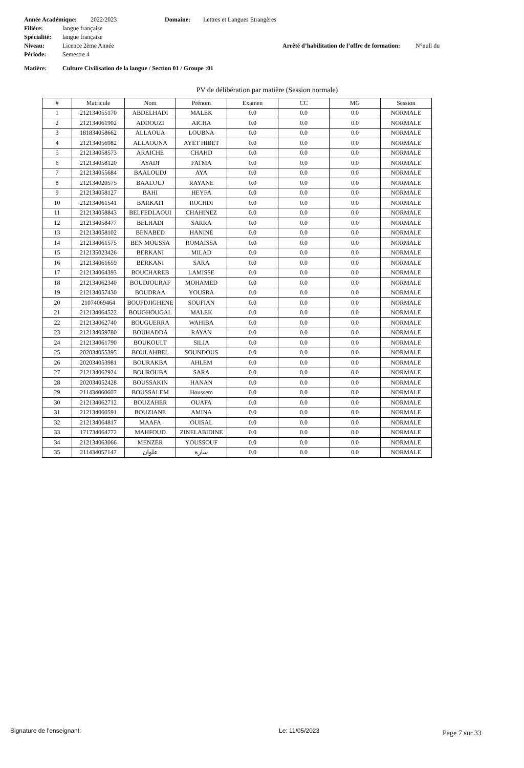Année Académique: 2022/2023 Domaine: Lettres et Langues Etrangères
Filière: langue française
Spécialité: langue française
Niveau: Licence 2ème Année Arrêté d’habilitation de l’offre de formation: N°null du
Période: Semestre 4
Matière: Culture Civilisation de la langue / Section 01 / Groupe :01
PV de délibération par matière (Session normale)
| # | Matricule | Nom | Prénom | Examen | CC | MG | Session |
| --- | --- | --- | --- | --- | --- | --- | --- |
| 1 | 212134055170 | ABDELHADI | MALEK | 0.0 | 0.0 | 0.0 | NORMALE |
| 2 | 212134061902 | ADDOUZI | AICHA | 0.0 | 0.0 | 0.0 | NORMALE |
| 3 | 181834058662 | ALLAOUA | LOUBNA | 0.0 | 0.0 | 0.0 | NORMALE |
| 4 | 212134056982 | ALLAOUNA | AYET HIBET | 0.0 | 0.0 | 0.0 | NORMALE |
| 5 | 212134058573 | ARAICHE | CHAHD | 0.0 | 0.0 | 0.0 | NORMALE |
| 6 | 212134058120 | AYADI | FATMA | 0.0 | 0.0 | 0.0 | NORMALE |
| 7 | 212134055684 | BAALOUDJ | AYA | 0.0 | 0.0 | 0.0 | NORMALE |
| 8 | 212134020575 | BAALOUJ | RAYANE | 0.0 | 0.0 | 0.0 | NORMALE |
| 9 | 212134058127 | BAHI | HEYFA | 0.0 | 0.0 | 0.0 | NORMALE |
| 10 | 212134061541 | BARKATI | ROCHDI | 0.0 | 0.0 | 0.0 | NORMALE |
| 11 | 212134058843 | BELFEDLAOUI | CHAHINEZ | 0.0 | 0.0 | 0.0 | NORMALE |
| 12 | 212134058477 | BELHADI | SARRA | 0.0 | 0.0 | 0.0 | NORMALE |
| 13 | 212134058102 | BENABED | HANINE | 0.0 | 0.0 | 0.0 | NORMALE |
| 14 | 212134061575 | BEN MOUSSA | ROMAISSA | 0.0 | 0.0 | 0.0 | NORMALE |
| 15 | 212135023426 | BERKANI | MILAD | 0.0 | 0.0 | 0.0 | NORMALE |
| 16 | 212134061659 | BERKANI | SARA | 0.0 | 0.0 | 0.0 | NORMALE |
| 17 | 212134064393 | BOUCHAREB | LAMISSE | 0.0 | 0.0 | 0.0 | NORMALE |
| 18 | 212134062340 | BOUDJOURAF | MOHAMED | 0.0 | 0.0 | 0.0 | NORMALE |
| 19 | 212134057430 | BOUDRAA | YOUSRA | 0.0 | 0.0 | 0.0 | NORMALE |
| 20 | 21074069464 | BOUFDJIGHENE | SOUFIAN | 0.0 | 0.0 | 0.0 | NORMALE |
| 21 | 212134064522 | BOUGHOUGAL | MALEK | 0.0 | 0.0 | 0.0 | NORMALE |
| 22 | 212134062740 | BOUGUERRA | WAHIBA | 0.0 | 0.0 | 0.0 | NORMALE |
| 23 | 212134059780 | BOUHADDA | RAYAN | 0.0 | 0.0 | 0.0 | NORMALE |
| 24 | 212134061790 | BOUKOULT | SILIA | 0.0 | 0.0 | 0.0 | NORMALE |
| 25 | 202034055395 | BOULAHBEL | SOUNDOUS | 0.0 | 0.0 | 0.0 | NORMALE |
| 26 | 202034053981 | BOURAKBA | AHLEM | 0.0 | 0.0 | 0.0 | NORMALE |
| 27 | 212134062924 | BOUROUBA | SARA | 0.0 | 0.0 | 0.0 | NORMALE |
| 28 | 202034052428 | BOUSSAKIN | HANAN | 0.0 | 0.0 | 0.0 | NORMALE |
| 29 | 211434060607 | BOUSSALEM | Houssem | 0.0 | 0.0 | 0.0 | NORMALE |
| 30 | 212134062712 | BOUZAHER | OUAFA | 0.0 | 0.0 | 0.0 | NORMALE |
| 31 | 212134060591 | BOUZIANE | AMINA | 0.0 | 0.0 | 0.0 | NORMALE |
| 32 | 212134064817 | MAAFA | OUISAL | 0.0 | 0.0 | 0.0 | NORMALE |
| 33 | 171734064772 | MAHFOUD | ZINELABIDINE | 0.0 | 0.0 | 0.0 | NORMALE |
| 34 | 212134063066 | MENZER | YOUSSOUF | 0.0 | 0.0 | 0.0 | NORMALE |
| 35 | 211434057147 | علوان | سارة | 0.0 | 0.0 | 0.0 | NORMALE |
Signature de l'enseignant: Le: 11/05/2023 Page 7 sur 33